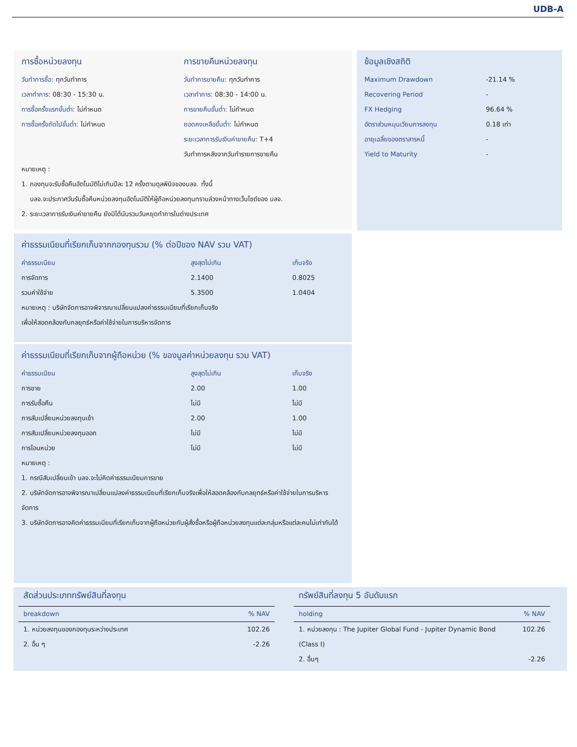UDB-A
การซื้อหน่วยลงทุน
วันทำการซื้อ: ทุกวันทำการ
เวลาทำการ: 08:30 - 15:30 น.
การซื้อครั้งแรกขั้นต่ำ: ไม่กำหนด
การซื้อครั้งถัดไปขั้นต่ำ: ไม่กำหนด
การขายคืนหน่วยลงทุน
วันทำการขายคืน: ทุกวันทำการ
เวลาทำการ: 08:30 - 14:00 น.
การขายคืนขั้นต่ำ: ไม่กำหนด
ยอดคงเหลือขั้นต่ำ: ไม่กำหนด
ระยะเวลาการรับเงินค่าขายคืน: T+4
วันทำการหลังจากวันทำรายการขายคืน
หมายเหตุ :
1. กองทุนจะรับซื้อคืนอัตโนมัติไม่เกินปีละ 12 ครั้งตามดุลพินิจของบลจ. ทั้งนี้
บลจ.จะประกาศวันรับซื้อคืนหน่วยลงทุนอัตโนมัติให้ผู้ถือหน่วยลงทุนทราบล่วงหน้าทางเว็บไซต์ของ บลจ.
2. ระยะเวลาการรับเงินค่าขายคืน ยังมิได้นับรวมวันหยุดทำการในต่างประเทศ
ค่าธรรมเนียมที่เรียกเก็บจากกองทุนรวม (% ต่อปีของ NAV รวม VAT)
| ค่าธรรมเนียม | สูงสุดไม่เกิน | เก็บจริง |
| --- | --- | --- |
| การจัดการ | 2.1400 | 0.8025 |
| รวมค่าใช้จ่าย | 5.3500 | 1.0404 |
หมายเหตุ : บริษัทจัดการอาจพิจารณาเปลี่ยนแปลงค่าธรรมเนียมที่เรียกเก็บจริง
เพื่อให้สอดคล้องกับกลยุทธ์หรือค่าใช้จ่ายในการบริหารจัดการ
ค่าธรรมเนียมที่เรียกเก็บจากผู้ถือหน่วย (% ของมูลค่าหน่วยลงทุน รวม VAT)
| ค่าธรรมเนียม | สูงสุดไม่เกิน | เก็บจริง |
| --- | --- | --- |
| การขาย | 2.00 | 1.00 |
| การรับซื้อคืน | ไม่มี | ไม่มี |
| การสับเปลี่ยนหน่วยลงทุนเข้า | 2.00 | 1.00 |
| การสับเปลี่ยนหน่วยลงทุนออก | ไม่มี | ไม่มี |
| การโอนหน่วย | ไม่มี | ไม่มี |
หมายเหตุ :
1. กรณีสับเปลี่ยนเข้า บลจ.จะไม่คิดค่าธรรมเนียมการขาย
2. บริษัทจัดการอาจพิจารณาเปลี่ยนแปลงค่าธรรมเนียมที่เรียกเก็บจริงเพื่อให้สอดคล้องกับกลยุทธ์หรือค่าใช้จ่ายในการบริหารจัดการ
3. บริษัทจัดการอาจคิดค่าธรรมเนียมที่เรียกเก็บจากผู้ถือหน่วยกับผู้สั่งซื้อหรือผู้ถือหน่วยลงทุนแต่ละกลุ่มหรือแต่ละคนไม่เท่ากันได้
ข้อมูลเชิงสถิติ
| Maximum Drawdown | -21.14 % |
| Recovering Period | - |
| FX Hedging | 96.64 % |
| อัตราส่วนหมุนเวียนการลงทุน | 0.18 เท่า |
| อายุเฉลี่ยของตราสารหนี้ | - |
| Yield to Maturity | - |
สัดส่วนประเภททรัพย์สินที่ลงทุน
| breakdown | % NAV |
| --- | --- |
| 1. หน่วยลงทุนของกองทุนระหว่างประเทศ | 102.26 |
| 2. อื่น ๆ | -2.26 |
ทรัพย์สินที่ลงทุน 5 อันดับแรก
| holding | % NAV |
| --- | --- |
| 1. หน่วยลงทุน : The Jupiter Global Fund - Jupiter Dynamic Bond (Class I) | 102.26 |
| 2. อื่นๆ | -2.26 |